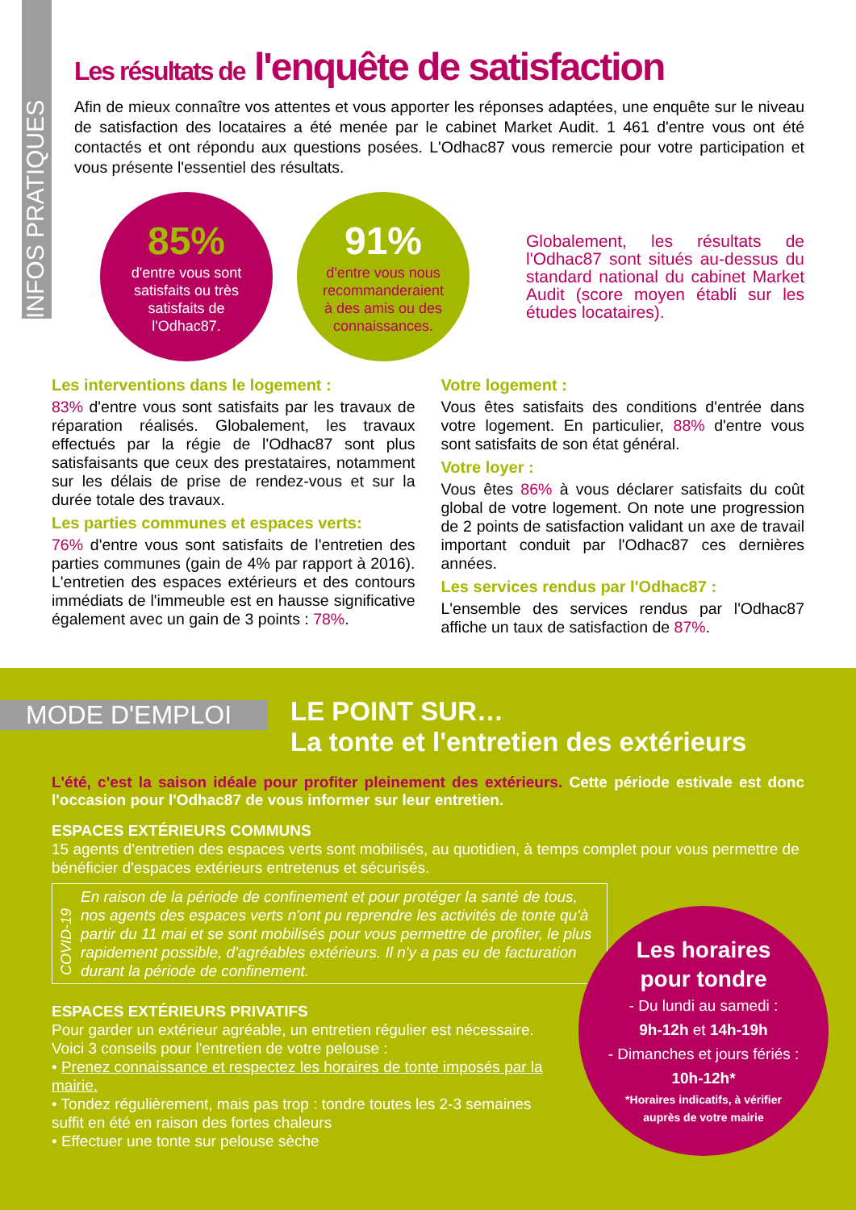INFOS PRATIQUES
Les résultats de l'enquête de satisfaction
Afin de mieux connaître vos attentes et vous apporter les réponses adaptées, une enquête sur le niveau de satisfaction des locataires a été menée par le cabinet Market Audit. 1 461 d'entre vous ont été contactés et ont répondu aux questions posées. L'Odhac87 vous remercie pour votre participation et vous présente l'essentiel des résultats.
85%
d'entre vous sont
satisfaits ou très
satisfaits de
l'Odhac87.
91%
d'entre vous nous
recommanderaient
à des amis ou des
connaissances.
Globalement, les résultats de l'Odhac87 sont situés au-dessus du standard national du cabinet Market Audit (score moyen établi sur les études locataires).
Les interventions dans le logement :
83% d'entre vous sont satisfaits par les travaux de réparation réalisés. Globalement, les travaux effectués par la régie de l'Odhac87 sont plus satisfaisants que ceux des prestataires, notamment sur les délais de prise de rendez-vous et sur la durée totale des travaux.
Les parties communes et espaces verts:
76% d'entre vous sont satisfaits de l'entretien des parties communes (gain de 4% par rapport à 2016). L'entretien des espaces extérieurs et des contours immédiats de l'immeuble est en hausse significative également avec un gain de 3 points : 78%.
Votre logement :
Vous êtes satisfaits des conditions d'entrée dans votre logement. En particulier, 88% d'entre vous sont satisfaits de son état général.
Votre loyer :
Vous êtes 86% à vous déclarer satisfaits du coût global de votre logement. On note une progression de 2 points de satisfaction validant un axe de travail important conduit par l'Odhac87 ces dernières années.
Les services rendus par l'Odhac87 :
L'ensemble des services rendus par l'Odhac87 affiche un taux de satisfaction de 87%.
MODE D'EMPLOI
LE POINT SUR…
La tonte et l'entretien des extérieurs
L'été, c'est la saison idéale pour profiter pleinement des extérieurs. Cette période estivale est donc l'occasion pour l'Odhac87 de vous informer sur leur entretien.
ESPACES EXTÉRIEURS COMMUNS
15 agents d'entretien des espaces verts sont mobilisés, au quotidien, à temps complet pour vous permettre de bénéficier d'espaces extérieurs entretenus et sécurisés.
COVID-19
En raison de la période de confinement et pour protéger la santé de tous, nos agents des espaces verts n'ont pu reprendre les activités de tonte qu'à partir du 11 mai et se sont mobilisés pour vous permettre de profiter, le plus rapidement possible, d'agréables extérieurs. Il n'y a pas eu de facturation durant la période de confinement.
ESPACES EXTÉRIEURS PRIVATIFS
Pour garder un extérieur agréable, un entretien régulier est nécessaire. Voici 3 conseils pour l'entretien de votre pelouse :
• Prenez connaissance et respectez les horaires de tonte imposés par la mairie.
• Tondez régulièrement, mais pas trop : tondre toutes les 2-3 semaines suffit en été en raison des fortes chaleurs
• Effectuer une tonte sur pelouse sèche
Les horaires
pour tondre
- Du lundi au samedi :
9h-12h et 14h-19h
- Dimanches et jours fériés :
10h-12h*
*Horaires indicatifs, à vérifier
auprès de votre mairie